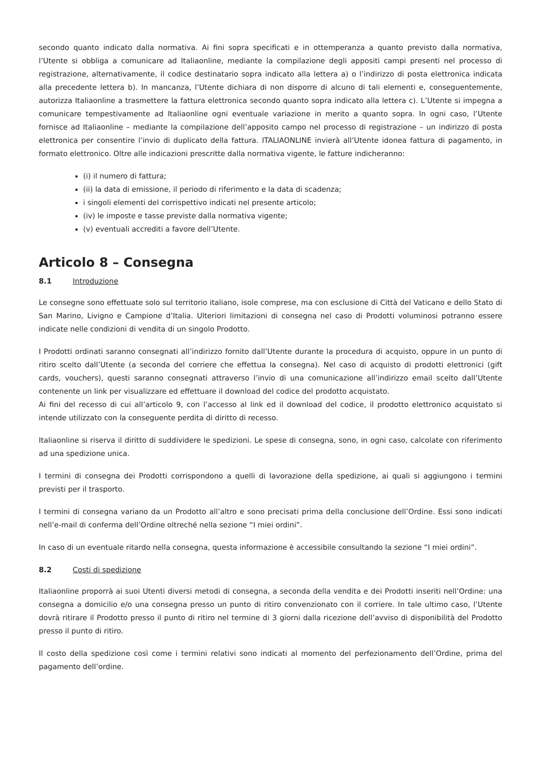secondo quanto indicato dalla normativa. Ai fini sopra specificati e in ottemperanza a quanto previsto dalla normativa, l’Utente si obbliga a comunicare ad Italiaonline, mediante la compilazione degli appositi campi presenti nel processo di registrazione, alternativamente, il codice destinatario sopra indicato alla lettera a) o l’indirizzo di posta elettronica indicata alla precedente lettera b). In mancanza, l’Utente dichiara di non disporre di alcuno di tali elementi e, conseguentemente, autorizza Italiaonline a trasmettere la fattura elettronica secondo quanto sopra indicato alla lettera c). L’Utente si impegna a comunicare tempestivamente ad Italiaonline ogni eventuale variazione in merito a quanto sopra. In ogni caso, l’Utente fornisce ad Italiaonline – mediante la compilazione dell’apposito campo nel processo di registrazione – un indirizzo di posta elettronica per consentire l’invio di duplicato della fattura. ITALIAONLINE invierà all’Utente idonea fattura di pagamento, in formato elettronico. Oltre alle indicazioni prescritte dalla normativa vigente, le fatture indicheranno:
(i) il numero di fattura;
(ii) la data di emissione, il periodo di riferimento e la data di scadenza;
i singoli elementi del corrispettivo indicati nel presente articolo;
(iv) le imposte e tasse previste dalla normativa vigente;
(v) eventuali accrediti a favore dell’Utente.
Articolo 8 – Consegna
8.1 Introduzione
Le consegne sono effettuate solo sul territorio italiano, isole comprese, ma con esclusione di Città del Vaticano e dello Stato di San Marino, Livigno e Campione d’Italia. Ulteriori limitazioni di consegna nel caso di Prodotti voluminosi potranno essere indicate nelle condizioni di vendita di un singolo Prodotto.
I Prodotti ordinati saranno consegnati all’indirizzo fornito dall’Utente durante la procedura di acquisto, oppure in un punto di ritiro scelto dall’Utente (a seconda del corriere che effettua la consegna). Nel caso di acquisto di prodotti elettronici (gift cards, vouchers), questi saranno consegnati attraverso l’invio di una comunicazione all’indirizzo email scelto dall’Utente contenente un link per visualizzare ed effettuare il download del codice del prodotto acquistato.
Ai fini del recesso di cui all’articolo 9, con l’accesso al link ed il download del codice, il prodotto elettronico acquistato si intende utilizzato con la conseguente perdita di diritto di recesso.
Italiaonline si riserva il diritto di suddividere le spedizioni. Le spese di consegna, sono, in ogni caso, calcolate con riferimento ad una spedizione unica.
I termini di consegna dei Prodotti corrispondono a quelli di lavorazione della spedizione, ai quali si aggiungono i termini previsti per il trasporto.
I termini di consegna variano da un Prodotto all’altro e sono precisati prima della conclusione dell’Ordine. Essi sono indicati nell’e-mail di conferma dell’Ordine oltreché nella sezione “I miei ordini”.
In caso di un eventuale ritardo nella consegna, questa informazione è accessibile consultando la sezione “I miei ordini”.
8.2 Costi di spedizione
Italiaonline proporrà ai suoi Utenti diversi metodi di consegna, a seconda della vendita e dei Prodotti inseriti nell’Ordine: una consegna a domicilio e/o una consegna presso un punto di ritiro convenzionato con il corriere. In tale ultimo caso, l’Utente dovrà ritirare il Prodotto presso il punto di ritiro nel termine di 3 giorni dalla ricezione dell’avviso di disponibilità del Prodotto presso il punto di ritiro.
Il costo della spedizione così come i termini relativi sono indicati al momento del perfezionamento dell’Ordine, prima del pagamento dell’ordine.